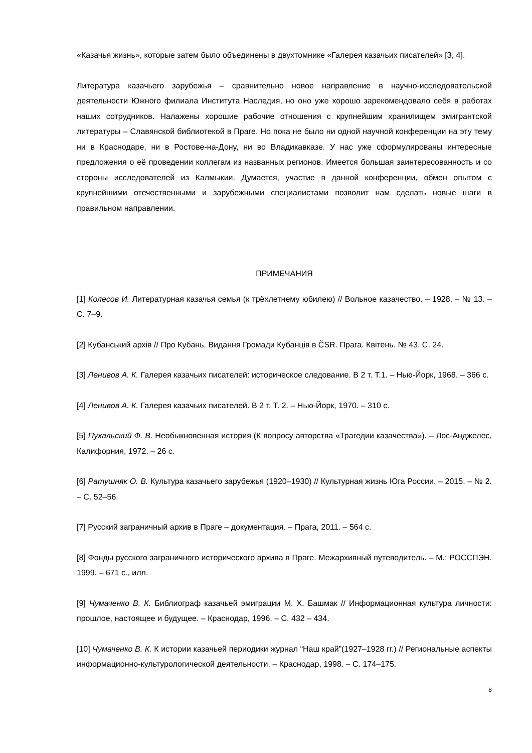«Казачья жизнь», которые затем было объединены в двухтомнике «Галерея казачьих писателей» [3, 4].
Литература казачьего зарубежья – сравнительно новое направление в научно-исследовательской деятельности Южного филиала Института Наследия, но оно уже хорошо зарекомендовало себя в работах наших сотрудников. Налажены хорошие рабочие отношения с крупнейшим хранилищем эмигрантской литературы – Славянской библиотекой в Праге. Но пока не было ни одной научной конференции на эту тему ни в Краснодаре, ни в Ростове-на-Дону, ни во Владикавказе. У нас уже сформулированы интересные предложения о её проведении коллегам из названных регионов. Имеется большая заинтересованность и со стороны исследователей из Калмыкии. Думается, участие в данной конференции, обмен опытом с крупнейшими отечественными и зарубежными специалистами позволит нам сделать новые шаги в правильном направлении.
ПРИМЕЧАНИЯ
[1] Колесов И. Литературная казачья семья (к трёхлетнему юбилею) // Вольное казачество. – 1928. – № 13. – С. 7–9.
[2] Кубанський архів // Про Кубань. Видання Громади Кубанців в ČSR. Прага. Квітень. № 43. С. 24.
[3] Ленивов А. К. Галерея казачьих писателей: историческое следование. В 2 т. Т.1. – Нью-Йорк, 1968. – 366 с.
[4] Ленивов А. К. Галерея казачьих писателей. В 2 т. Т. 2. – Нью-Йорк, 1970. – 310 с.
[5] Пухальский Ф. В. Необыкновенная история (К вопросу авторства «Трагедии казачества»). – Лос-Анджелес, Калифорния, 1972. – 26 с.
[6] Ратушняк О. В. Культура казачьего зарубежья (1920–1930) // Культурная жизнь Юга России. – 2015. – № 2. – С. 52–56.
[7] Русский заграничный архив в Праге – документация. – Прага, 2011. – 564 с.
[8] Фонды русского заграничного исторического архива в Праге. Межархивный путеводитель. – М.: РОССПЭН. 1999. – 671 с., илл.
[9] Чумаченко В. К. Библиограф казачьей эмиграции М. Х. Башмак // Информационная культура личности: прошлое, настоящее и будущее. – Краснодар, 1996. – С. 432 – 434.
[10] Чумаченко В. К. К истории казачьей периодики журнал “Наш край”(1927–1928 гг.) // Региональные аспекты информационно-культурологической деятельности. – Краснодар, 1998. – С. 174–175.
8